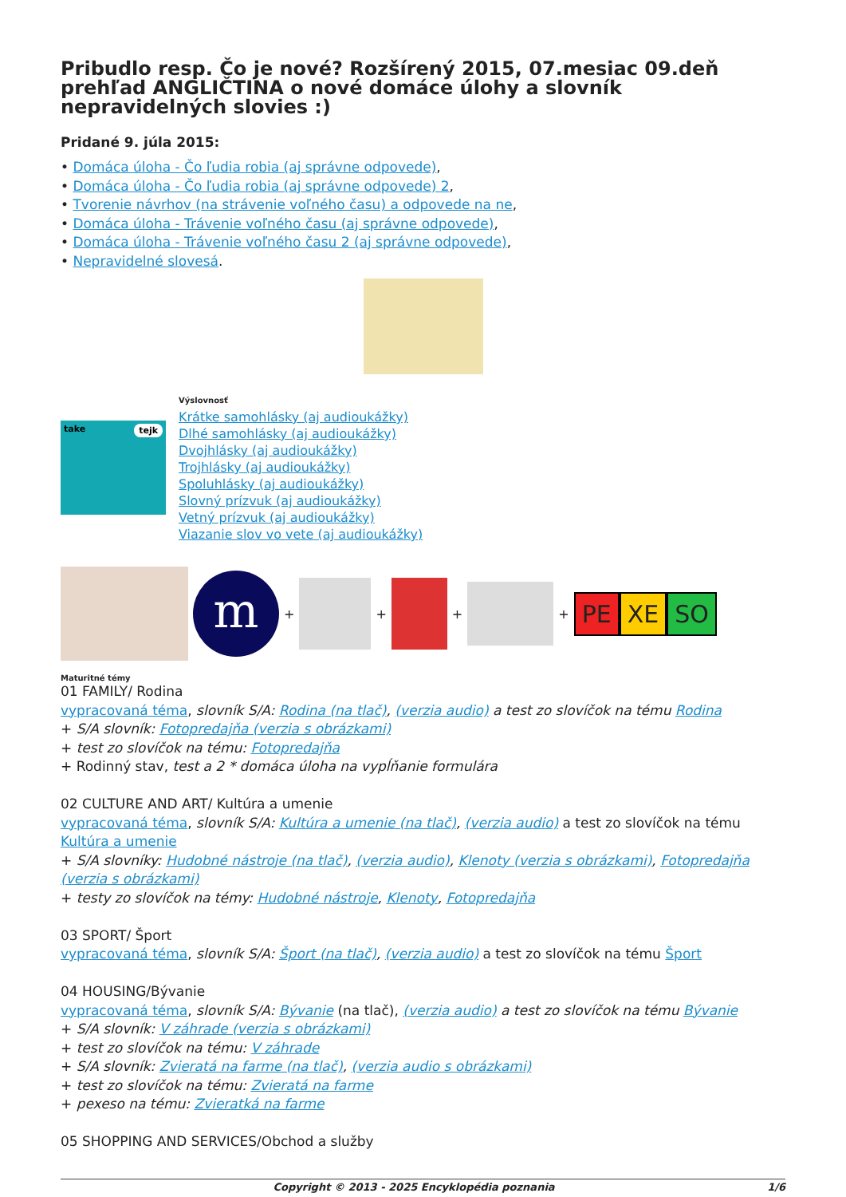Pribudlo resp. Čo je nové? Rozšírený 2015, 07.mesiac 09.deň prehľad ANGLIČTINA o nové domáce úlohy a slovník nepravidelných slovies :)
Pridané 9. júla 2015:
• Domáca úloha - Čo ľudia robia (aj správne odpovede),
• Domáca úloha - Čo ľudia robia (aj správne odpovede) 2,
• Tvorenie návrhov (na strávenie voľného času) a odpovede na ne,
• Domáca úloha - Trávenie voľného času (aj správne odpovede),
• Domáca úloha - Trávenie voľného času 2 (aj správne odpovede),
• Nepravidelné slovesá.
take tejk
Výslovnosť
Krátke samohlásky (aj audioukážky)
Dlhé samohlásky (aj audioukážky)
Dvojhlásky (aj audioukážky)
Trojhlásky (aj audioukážky)
Spoluhlásky (aj audioukážky)
Slovný prízvuk (aj audioukážky)
Vetný prízvuk (aj audioukážky)
Viazanie slov vo vete (aj audioukážky)
m
+
+
+
+
PE XE SO
Maturitné témy
01 FAMILY/ Rodina
vypracovaná téma, slovník S/A: Rodina (na tlač), (verzia audio) a test zo slovíčok na tému Rodina
+ S/A slovník: Fotopredajňa (verzia s obrázkami)
+ test zo slovíčok na tému: Fotopredajňa
+ Rodinný stav, test a 2 * domáca úloha na vypĺňanie formulára
02 CULTURE AND ART/ Kultúra a umenie
vypracovaná téma, slovník S/A: Kultúra a umenie (na tlač), (verzia audio) a test zo slovíčok na tému Kultúra a umenie
+ S/A slovníky: Hudobné nástroje (na tlač), (verzia audio), Klenoty (verzia s obrázkami), Fotopredajňa (verzia s obrázkami)
+ testy zo slovíčok na témy: Hudobné nástroje, Klenoty, Fotopredajňa
03 SPORT/ Šport
vypracovaná téma, slovník S/A: Šport (na tlač), (verzia audio) a test zo slovíčok na tému Šport
04 HOUSING/Bývanie
vypracovaná téma, slovník S/A: Bývanie (na tlač), (verzia audio) a test zo slovíčok na tému Bývanie
+ S/A slovník: V záhrade (verzia s obrázkami)
+ test zo slovíčok na tému: V záhrade
+ S/A slovník: Zvieratá na farme (na tlač), (verzia audio s obrázkami)
+ test zo slovíčok na tému: Zvieratá na farme
+ pexeso na tému: Zvieratká na farme
05 SHOPPING AND SERVICES/Obchod a služby
Copyright © 2013 - 2025 Encyklopédia poznania 1/6